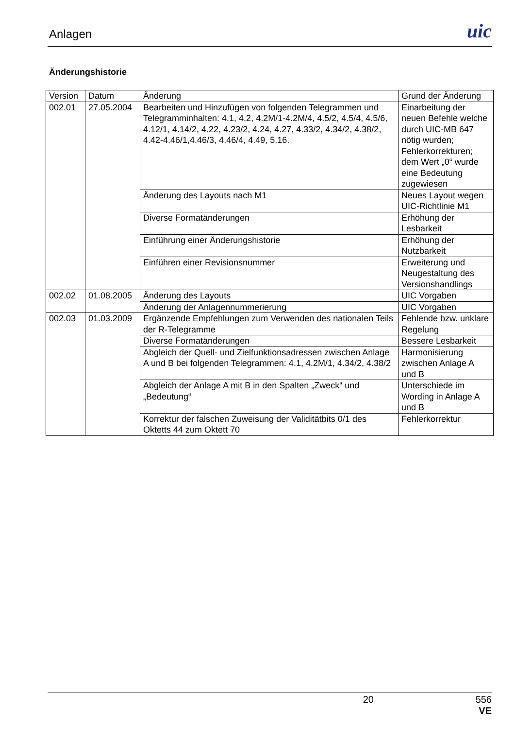Anlagen uic
Änderungshistorie
| Version | Datum | Änderung | Grund der Änderung |
| --- | --- | --- | --- |
| 002.01 | 27.05.2004 | Bearbeiten und Hinzufügen von folgenden Telegrammen und Telegramminhalten: 4.1, 4.2, 4.2M/1-4.2M/4, 4.5/2, 4.5/4, 4.5/6, 4.12/1, 4.14/2, 4.22, 4.23/2, 4.24, 4.27, 4.33/2, 4.34/2, 4.38/2, 4.42-4.46/1,4.46/3, 4.46/4, 4.49, 5.16. | Einarbeitung der neuen Befehle welche durch UIC-MB 647 nötig wurden; Fehlerkorrekturen; dem Wert „0“ wurde eine Bedeutung zugewiesen |
| | | Änderung des Layouts nach M1 | Neues Layout wegen UIC-Richtlinie M1 |
| | | Diverse Formatänderungen | Erhöhung der Lesbarkeit |
| | | Einführung einer Änderungshistorie | Erhöhung der Nutzbarkeit |
| | | Einführen einer Revisionsnummer | Erweiterung und Neugestaltung des Versionshandlings |
| 002.02 | 01.08.2005 | Änderung des Layouts | UIC Vorgaben |
| | | Änderung der Anlagennummerierung | UIC Vorgaben |
| 002.03 | 01.03.2009 | Ergänzende Empfehlungen zum Verwenden des nationalen Teils der R-Telegramme | Fehlende bzw. unklare Regelung |
| | | Diverse Formatänderungen | Bessere Lesbarkeit |
| | | Abgleich der Quell- und Zielfunktionsadressen zwischen Anlage A und B bei folgenden Telegrammen: 4.1, 4.2M/1, 4.34/2, 4.38/2 | Harmonisierung zwischen Anlage A und B |
| | | Abgleich der Anlage A mit B in den Spalten „Zweck“ und „Bedeutung“ | Unterschiede im Wording in Anlage A und B |
| | | Korrektur der falschen Zuweisung der Validitätbits 0/1 des Oktetts 44 zum Oktett 70 | Fehlerkorrektur |
20 556
VE